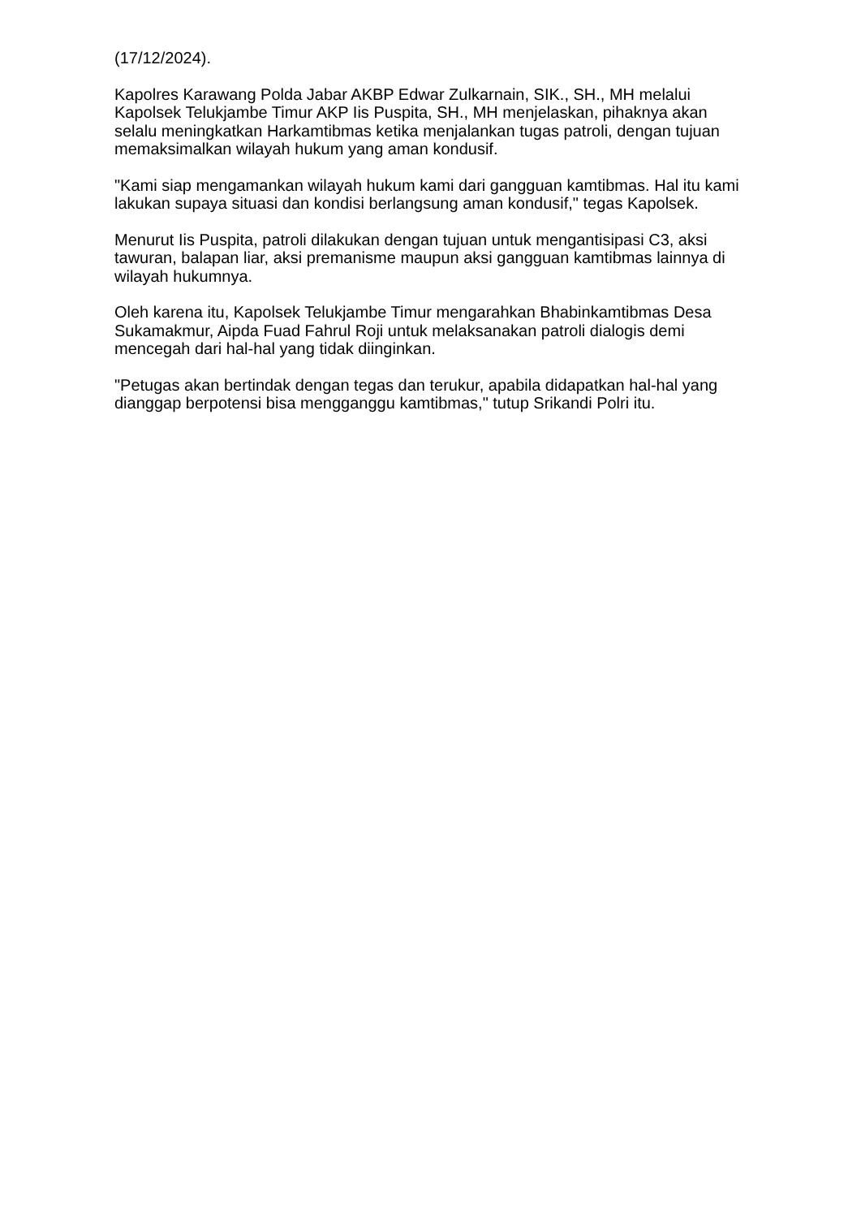(17/12/2024).
Kapolres Karawang Polda Jabar AKBP Edwar Zulkarnain, SIK., SH., MH melalui Kapolsek Telukjambe Timur AKP Iis Puspita, SH., MH menjelaskan, pihaknya akan selalu meningkatkan Harkamtibmas ketika menjalankan tugas patroli, dengan tujuan memaksimalkan wilayah hukum yang aman kondusif.
"Kami siap mengamankan wilayah hukum kami dari gangguan kamtibmas. Hal itu kami lakukan supaya situasi dan kondisi berlangsung aman kondusif," tegas Kapolsek.
Menurut Iis Puspita, patroli dilakukan dengan tujuan untuk mengantisipasi C3, aksi tawuran, balapan liar, aksi premanisme maupun aksi gangguan kamtibmas lainnya di wilayah hukumnya.
Oleh karena itu, Kapolsek Telukjambe Timur mengarahkan Bhabinkamtibmas Desa Sukamakmur, Aipda Fuad Fahrul Roji untuk melaksanakan patroli dialogis demi mencegah dari hal-hal yang tidak diinginkan.
"Petugas akan bertindak dengan tegas dan terukur, apabila didapatkan hal-hal yang dianggap berpotensi bisa mengganggu kamtibmas," tutup Srikandi Polri itu.